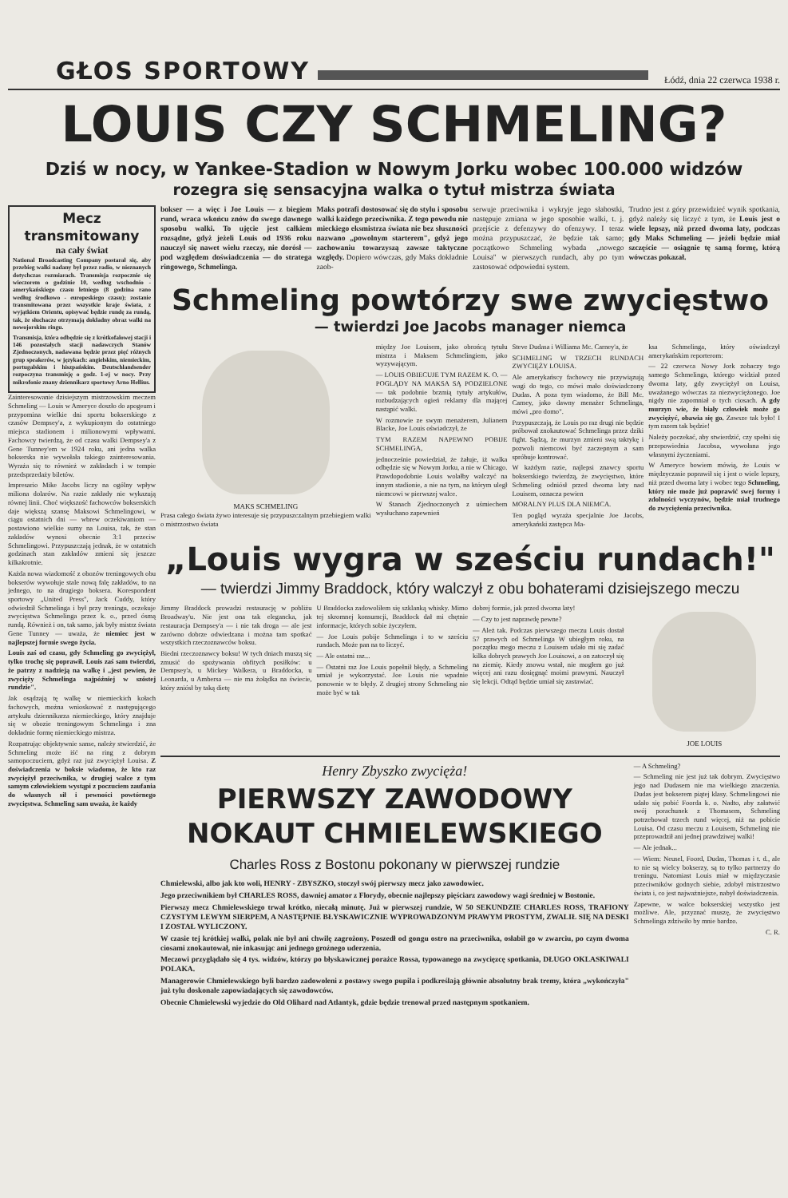GŁOS SPORTOWY
Łódź, dnia 22 czerwca 1938 r.
LOUIS CZY SCHMELING?
Dziś w nocy, w Yankee-Stadion w Nowym Jorku wobec 100.000 widzów
rozegra się sensacyjna walka o tytuł mistrza świata
Mecz transmitowany
na cały świat
National Broadcasting Company postarał się, aby przebieg walki nadany był przez radio, w nieznanych dotychczas rozmiarach. Transmisja rozpocznie się wieczorem o godzinie 10, według wschodnio - amerykańskiego czasu letniego (8 godzina rano według środkowo - europeskiego czasu); zostanie transmitowana przez wszystkie kraje świata, z wyjątkiem Orientu, opisywać będzie rundę za rundą, tak, że słuchacze otrzymają dokładny obraz walki na nowojorskim ringu.
Transmisja, która odbędzie się z krótkofalowej stacji i 146 pozostałych stacji nadawczych Stanów Zjednoczonych, nadawana będzie przez pięć różnych grup speakerów, w językach: angielskim, niemieckim, portugalskim i hiszpańskim. Deutschlandsender rozpoczyna transmisję o godz. 1-ej w nocy. Przy mikrofonie znany dziennikarz sportowy Arno Hellius.
Zainteresowanie dzisiejszym mistrzowskim meczem Schmeling — Louis w Ameryce doszło do apogeum i przypomina wielkie dni sportu bokserskiego z czasów Dempsey'a, z wykupionym do ostatniego miejsca stadionem i milionowymi wpływami. Fachowcy twierdzą, że od czasu walki Dempsey'a z Gene Tunney'em w 1924 roku, ani jedna walka bokserska nie wywołała takiego zainteresowania. Wyraża się to również w zakładach i w tempie przedsprzedaży biletów.
Impresario Mike Jacobs liczy na ogólny wpływ miliona dolarów. Na razie zakłady nie wykazują równej linii. Choć większość fachowców bokserskich daje większą szansę Maksowi Schmelingowi, w ciągu ostatnich dni — wbrew oczekiwaniom — postawiono wielkie sumy na Louisa, tak, że stan zakładów wynosi obecnie 3:1 przeciw Schmelingowi. Przypuszczają jednak, że w ostatnich godzinach stan zakładów zmieni się jeszcze kilkakrotnie.
Każda nowa wiadomość z obozów treningowych obu bokserów wywołuje stale nową falę zakładów, to na jednego, to na drugiego boksera. Korespondent sportowy „United Press", Jack Cuddy, który odwiedził Schmelinga i był przy treningu, oczekuje zwycięstwa Schmelinga przez k. o., przed ósmą rundą. Również i on, tak samo, jak były mistrz świata Gene Tunney — uważa, że niemiec jest w najlepszej formie swego życia.
Louis zaś od czasu, gdy Schmeling go zwyciężył, tylko trochę się poprawił. Louis zaś sam twierdzi, że patrzy z nadzieją na walkę i „jest pewien, że zwycięży Schmelinga najpóźniej w szóstej rundzie".
Jak osądzają tę walkę w niemieckich kołach fachowych, można wnioskować z następującego artykułu dziennikarza niemieckiego, który znajduje się w obozie treningowym Schmelinga i zna dokładnie formę niemieckiego mistrza.
Rozpatrując objektywnie sanse, należy stwierdzić, że Schmeling może iść na ring z dobrym samopoczuciem, gdyż raz już zwyciężył Louisa. Z doświadczenia w boksie wiadomo, że kto raz zwyciężył przeciwnika, w drugiej walce z tym samym człowiekiem wystąpi z poczuciem zaufania do własnych sił i pewności powtórnego zwycięstwa. Schmeling sam uważa, że każdy
bokser — a więc i Joe Louis — z biegiem rund, wraca wkońcu znów do swego dawnego sposobu walki. To ujęcie jest całkiem rozsądne, gdyż jeżeli Louis od 1936 roku nauczył się nawet wielu rzeczy, nie dorósł — pod względem doświadczenia — do stratega ringowego, Schmelinga.
Maks potrafi dostosować się do stylu i sposobu walki każdego przeciwnika. Z tego powodu nie mieckiego eksmistrza świata nie bez słuszności nazwano „powolnym starterem", gdyż jego zachowaniu towarzyszą zawsze taktyczne względy. Dopiero wówczas, gdy Maks dokładnie zaob-
serwuje przeciwnika i wykryje jego słabostki, następuje zmiana w jego sposobie walki, t. j. przejście z defenzywy do ofenzywy. I teraz można przypuszczać, że będzie tak samo; początkowo Schmeling wybada „nowego Louisa" w pierwszych rundach, aby po tym zastosować odpowiedni system.
Trudno jest z góry przewidzieć wynik spotkania, gdyż należy się liczyć z tym, że Louis jest o wiele lepszy, niż przed dwoma laty, podczas gdy Maks Schmeling — jeżeli będzie miał szczęście — osiągnie tę samą formę, którą wówczas pokazał.
Schmeling powtórzy swe zwycięstwo
— twierdzi Joe Jacobs manager niemca
MAKS SCHMELING
Prasa całego świata żywo interesuje się przypuszczalnym przebiegiem walki o mistrzostwo świata
między Joe Louisem, jako obrońcą tytułu mistrza i Maksem Schmelingiem, jako wyzywającym.
— LOUIS OBIECUJE TYM RAZEM K. O. — POGLĄDY NA MAKSA SĄ PODZIELONE — tak podobnie brzmią tytuły artykułów, rozbudzających ogień reklamy dla mającej nastąpić walki.
W rozmowie ze swym menażerem, Julianem Blacke, Joe Louis oświadczył, że
TYM RAZEM NAPEWNO POBIJE SCHMELINGA,
jednocześnie powiedział, że żałuje, iż walka odbędzie się w Nowym Jorku, a nie w Chicago. Prawdopodobnie Louis wolałby walczyć na innym stadionie, a nie na tym, na którym uległ niemcowi w pierwszej walce.
W Stanach Zjednoczonych z uśmiechem wysłuchano zapewnień
Steve Dudasa i Williama Mc. Carney'a, że
SCHMELING W TRZECH RUNDACH ZWYCIĘŻY LOUISA.
Ale amerykańscy fachowcy nie przywiązują wagi do tego, co mówi mało doświadczony Dudas. A poza tym wiadomo, że Bill Mc. Carney, jako dawny menażer Schmelinga, mówi „pro domo".
Przypuszczają, że Louis po raz drugi nie będzie próbował znokautować Schmelinga przez dziki fight. Sądzą, że murzyn zmieni swą taktykę i pozwoli niemcowi być zaczepnym a sam spróbuje kontrować.
W każdym razie, najlepsi znawcy sportu bokserskiego twierdzą, że zwycięstwo, które Schmeling odniósł przed dwoma laty nad Louisem, oznacza pewien
MORALNY PLUS DLA NIEMCA.
Ten pogląd wyraża specjalnie Joe Jacobs, amerykański zastępca Ma-
ksa Schmelinga, który oświadczył amerykańskim reporterom:
— 22 czerwca Nowy Jork zobaczy tego samego Schmelinga, którego widział przed dwoma laty, gdy zwyciężył on Louisa, uważanego wówczas za niezwyciężonego. Joe nigdy nie zapomniał o tych ciosach. A gdy murzyn wie, że biały człowiek może go zwyciężyć, obawia się go. Zawsze tak było! I tym razem tak będzie!
Należy poczekać, aby stwierdzić, czy spełni się przepowiednia Jacobsa, wywołana jego własnymi życzeniami.
W Ameryce bowiem mówią, że Louis w międzyczasie poprawił się i jest o wiele lepszy, niż przed dwoma laty i wobec tego Schmeling, który nie może już poprawić swej formy i zdolności wyczynów, będzie miał trudnego do zwyciężenia przeciwnika.
„Louis wygra w sześciu rundach!"
— twierdzi Jimmy Braddock, który walczył z obu bohaterami dzisiejszego meczu
Jimmy Braddock prowadzi restaurację w pobliżu Broadway'u. Nie jest ona tak elegancka, jak restauracja Dempsey'a — i nie tak droga — ale jest zarówno dobrze odwiedzana i można tam spotkać wszystkich rzeczoznawców boksu.
Biedni rzeczoznawcy boksu! W tych dniach muszą się zmusić do spożywania obfitych posiłków: u Dempsey'a, u Mickey Walkera, u Braddocka, u Leonarda, u Ambersa — nie ma żołądka na świecie, który zniósł by taką dietę
U Braddocka zadowoliłem się szklanką whisky. Mimo tej skromnej konsumcji, Braddock dał mi chętnie informacje, których sobie życzyłem.
— Joe Louis pobije Schmelinga i to w sześciu rundach. Może pan na to liczyć.
— Ale ostatni raz...
— Ostatni raz Joe Louis popełnił błędy, a Schmeling umiał je wykorzystać. Joe Louis nie wpadnie ponownie w te błędy. Z drugiej strony Schmeling nie może być w tak
dobrej formie, jak przed dwoma laty!
— Czy to jest naprawdę pewne?
— Ależ tak. Podczas pierwszego meczu Louis dostał 57 prawych od Schmelinga W ubiegłym roku, na początku mego meczu z Louisem udało mi się zadać kilka dobrych prawych Joe Louisowi, a on zatoczył się na ziemię. Kiedy znowu wstał, nie mogłem go już więcej ani razu dosięgnąć moimi prawymi. Nauczył się lekcji. Odtąd będzie umiał się zastawiać.
JOE LOUIS
Henry Zbyszko zwycięża!
PIERWSZY ZAWODOWY
NOKAUT CHMIELEWSKIEGO
Charles Ross z Bostonu pokonany w pierwszej rundzie
Chmielewski, albo jak kto woli, HENRY - ZBYSZKO, stoczył swój pierwszy mecz jako zawodowiec.
Jego przeciwnikiem był CHARLES ROSS, dawniej amator z Florydy, obecnie najlepszy pięściarz zawodowy wagi średniej w Bostonie.
Pierwszy mecz Chmielewskiego trwał krótko, niecałą minutę. Już w pierwszej rundzie, W 50 SEKUNDZIE CHARLES ROSS, TRAFIONY CZYSTYM LEWYM SIERPEM, A NASTĘPNIE BŁYSKAWICZNIE WYPROWADZONYM PRAWYM PROSTYM, ZWALIŁ SIĘ NA DESKI I ZOSTAŁ WYLICZONY.
W czasie tej krótkiej walki, polak nie był ani chwilę zagrożony. Poszedł od gongu ostro na przeciwnika, osłabił go w zwarciu, po czym dwoma ciosami znokautował, nie inkasując ani jednego groźnego uderzenia.
Meczowi przyglądało się 4 tys. widzów, którzy po błyskawicznej porażce Rossa, typowanego na zwycięzcę spotkania, DŁUGO OKLASKIWALI POLAKA.
Managerowie Chmielewskiego byli bardzo zadowoleni z postawy swego pupila i podkreślają głównie absolutny brak tremy, która „wykończyła" już tylu doskonale zapowiadających się zawodowców.
Obecnie Chmielewski wyjedzie do Old Olihard nad Atlantyk, gdzie będzie trenował przed następnym spotkaniem.
— A Schmeling?
— Schmeling nie jest już tak dobrym. Zwycięstwo jego nad Dudasem nie ma wielkiego znaczenia. Dudas jest bokserem piątej klasy. Schmelingowi nie udało się pobić Foorda k. o. Nadto, aby załatwić swój porachunek z Thomasem, Schmeling potrzebował trzech rund więcej, niż na pobicie Louisa. Od czasu meczu z Louisem, Schmeling nie przeprowadził ani jednej prawdziwej walki!
— Ale jednak...
— Wiem: Neusel, Foord, Dudas, Thomas i t. d., ale to nie są wielcy bokserzy, są to tylko partnerzy do treningu. Natomiast Louis miał w międzyczasie przeciwników godnych siebie, zdobył mistrzostwo świata i, co jest najważniejsze, nabył doświadczenia.
Zapewne, w walce bokserskiej wszystko jest możliwe. Ale, przyznać muszę, że zwycięstwo Schmelinga zdziwiło by mnie bardzo.
C. R.